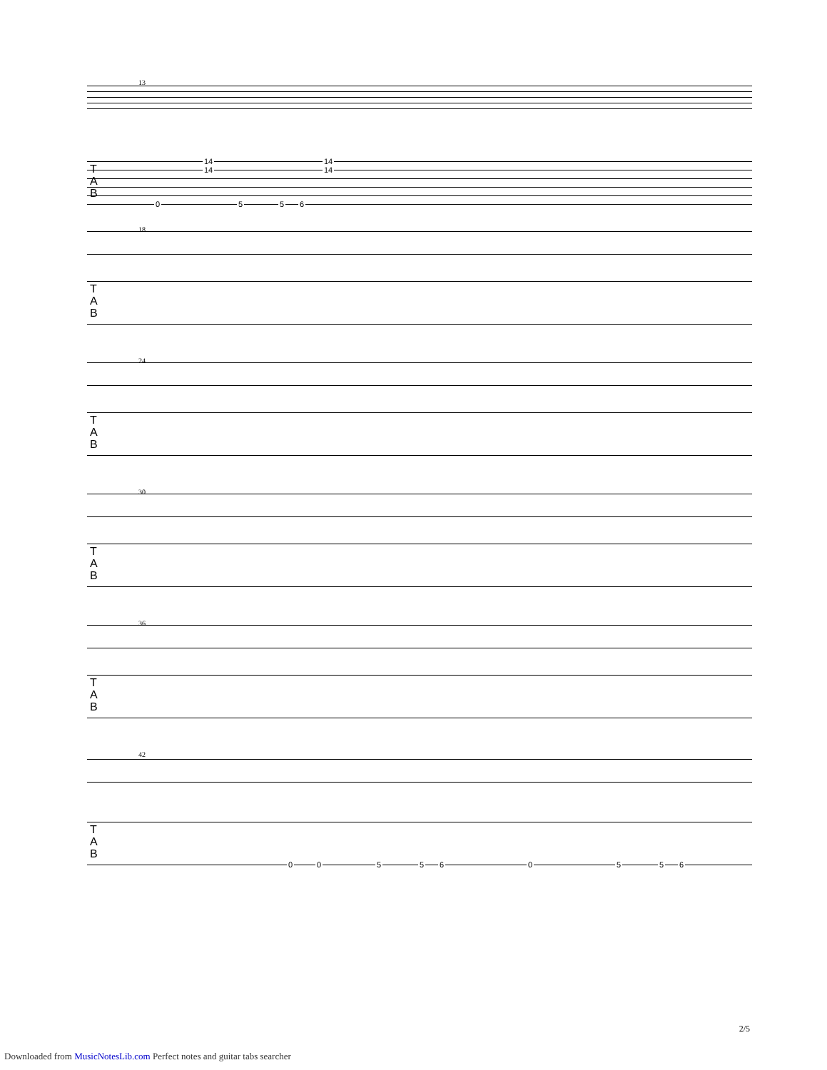13
T
A
B
14
14
14
14
0 5 5 6
18
T
A
B
24
T
A
B
30
T
A
B
36
T
A
B
42
T
A
B
0 0 5 5 6 0 5 5 6
2/5
Downloaded from MusicNotesLib.com Perfect notes and guitar tabs searcher